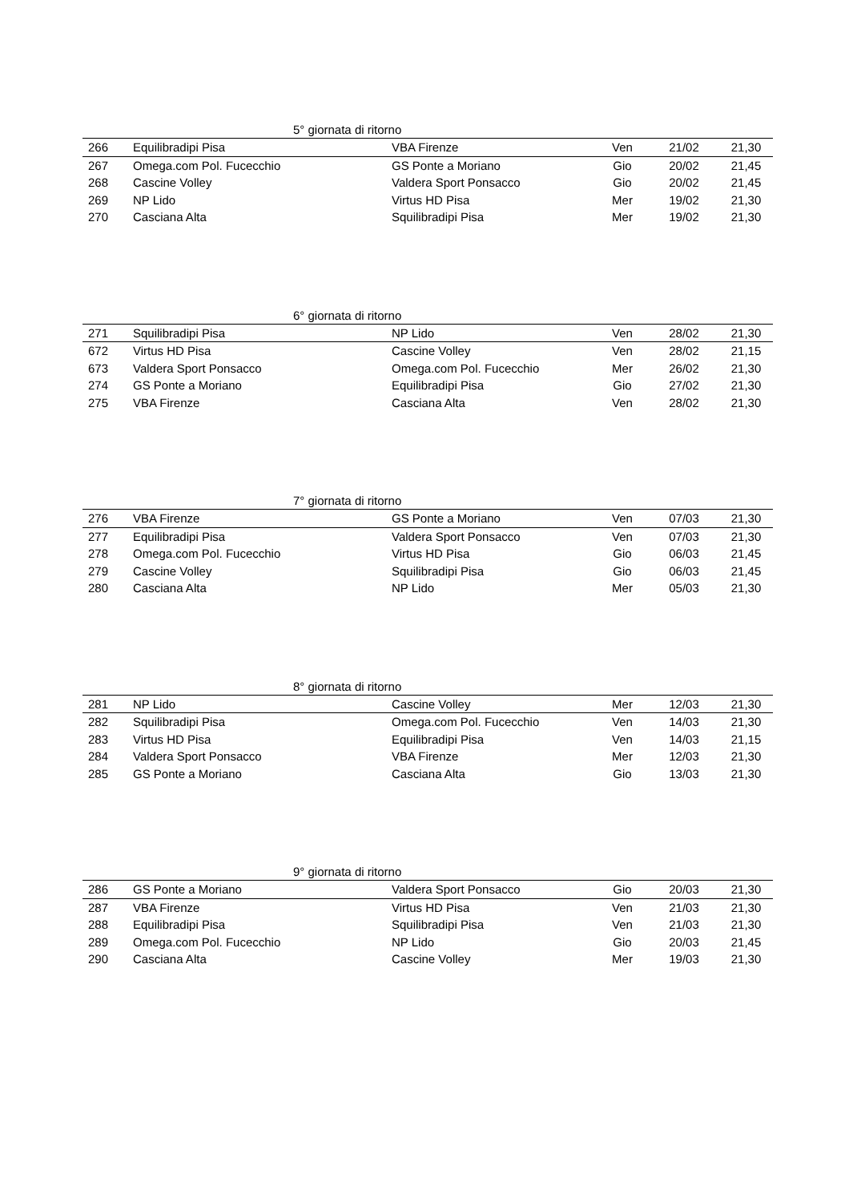| 5° giornata di ritorno | | | | | |
| --- | --- | --- | --- | --- | --- |
| 266 | Equilibradipi Pisa | VBA Firenze | Ven | 21/02 | 21,30 |
| 267 | Omega.com Pol. Fucecchio | GS Ponte a Moriano | Gio | 20/02 | 21,45 |
| 268 | Cascine Volley | Valdera Sport Ponsacco | Gio | 20/02 | 21,45 |
| 269 | NP Lido | Virtus HD Pisa | Mer | 19/02 | 21,30 |
| 270 | Casciana Alta | Squilibradipi Pisa | Mer | 19/02 | 21,30 |
| 6° giornata di ritorno | | | | | |
| --- | --- | --- | --- | --- | --- |
| 271 | Squilibradipi Pisa | NP Lido | Ven | 28/02 | 21,30 |
| 672 | Virtus HD Pisa | Cascine Volley | Ven | 28/02 | 21,15 |
| 673 | Valdera Sport Ponsacco | Omega.com Pol. Fucecchio | Mer | 26/02 | 21,30 |
| 274 | GS Ponte a Moriano | Equilibradipi Pisa | Gio | 27/02 | 21,30 |
| 275 | VBA Firenze | Casciana Alta | Ven | 28/02 | 21,30 |
| 7° giornata di ritorno | | | | | |
| --- | --- | --- | --- | --- | --- |
| 276 | VBA Firenze | GS Ponte a Moriano | Ven | 07/03 | 21,30 |
| 277 | Equilibradipi Pisa | Valdera Sport Ponsacco | Ven | 07/03 | 21,30 |
| 278 | Omega.com Pol. Fucecchio | Virtus HD Pisa | Gio | 06/03 | 21,45 |
| 279 | Cascine Volley | Squilibradipi Pisa | Gio | 06/03 | 21,45 |
| 280 | Casciana Alta | NP Lido | Mer | 05/03 | 21,30 |
| 8° giornata di ritorno | | | | | |
| --- | --- | --- | --- | --- | --- |
| 281 | NP Lido | Cascine Volley | Mer | 12/03 | 21,30 |
| 282 | Squilibradipi Pisa | Omega.com Pol. Fucecchio | Ven | 14/03 | 21,30 |
| 283 | Virtus HD Pisa | Equilibradipi Pisa | Ven | 14/03 | 21,15 |
| 284 | Valdera Sport Ponsacco | VBA Firenze | Mer | 12/03 | 21,30 |
| 285 | GS Ponte a Moriano | Casciana Alta | Gio | 13/03 | 21,30 |
| 9° giornata di ritorno | | | | | |
| --- | --- | --- | --- | --- | --- |
| 286 | GS Ponte a Moriano | Valdera Sport Ponsacco | Gio | 20/03 | 21,30 |
| 287 | VBA Firenze | Virtus HD Pisa | Ven | 21/03 | 21,30 |
| 288 | Equilibradipi Pisa | Squilibradipi Pisa | Ven | 21/03 | 21,30 |
| 289 | Omega.com Pol. Fucecchio | NP Lido | Gio | 20/03 | 21,45 |
| 290 | Casciana Alta | Cascine Volley | Mer | 19/03 | 21,30 |